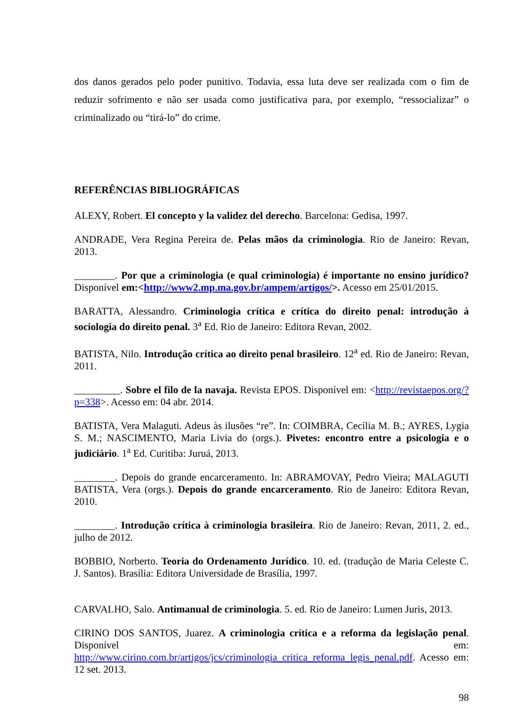dos danos gerados pelo poder punitivo. Todavia, essa luta deve ser realizada com o fim de reduzir sofrimento e não ser usada como justificativa para, por exemplo, “ressocializar” o criminalizado ou “tirá-lo” do crime.
REFERÊNCIAS BIBLIOGRÁFICAS
ALEXY, Robert. El concepto y la validez del derecho. Barcelona: Gedisa, 1997.
ANDRADE, Vera Regina Pereira de. Pelas mãos da criminologia. Rio de Janeiro: Revan, 2013.
________. Por que a criminologia (e qual criminologia) é importante no ensino jurídico? Disponível em:<http://www2.mp.ma.gov.br/ampem/artigos/>. Acesso em 25/01/2015.
BARATTA, Alessandro. Criminologia crítica e crítica do direito penal: introdução à sociologia do direito penal. 3<sup>a</sup> Ed. Rio de Janeiro: Editora Revan, 2002.
BATISTA, Nilo. Introdução crítica ao direito penal brasileiro. 12<sup>a</sup> ed. Rio de Janeiro: Revan, 2011.
_________. Sobre el filo de la navaja. Revista EPOS. Disponível em: <http://revistaepos.org/?p=338>. Acesso em: 04 abr. 2014.
BATISTA, Vera Malaguti. Adeus às ilusões “re”. In: COIMBRA, Cecília M. B.; AYRES, Lygia S. M.; NASCIMENTO, Maria Livia do (orgs.). Pivetes: encontro entre a psicologia e o judiciário. 1<sup>a</sup> Ed. Curitiba: Juruá, 2013.
________. Depois do grande encarceramento. In: ABRAMOVAY, Pedro Vieira; MALAGUTI BATISTA, Vera (orgs.). Depois do grande encarceramento. Rio de Janeiro: Editora Revan, 2010.
________. Introdução crítica à criminologia brasileira. Rio de Janeiro: Revan, 2011, 2. ed., julho de 2012.
BOBBIO, Norberto. Teoria do Ordenamento Jurídico. 10. ed. (tradução de Maria Celeste C. J. Santos). Brasília: Editora Universidade de Brasília, 1997.
CARVALHO, Salo. Antimanual de criminologia. 5. ed. Rio de Janeiro: Lumen Juris, 2013.
CIRINO DOS SANTOS, Juarez. A criminologia crítica e a reforma da legislação penal. Disponível em: http://www.cirino.com.br/artigos/jcs/criminologia_critica_reforma_legis_penal.pdf. Acesso em: 12 set. 2013.
98